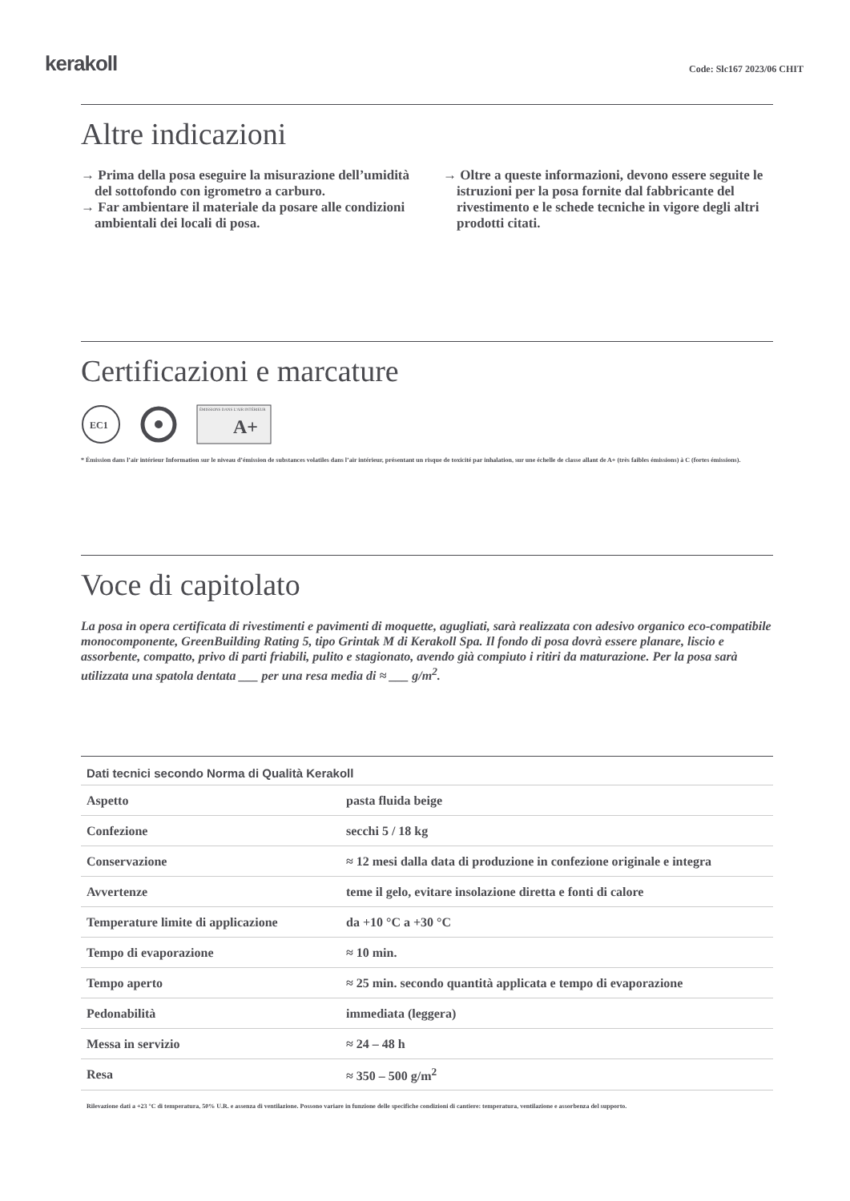kerakoll
Code: Slc167 2023/06 CHIT
Altre indicazioni
→ Prima della posa eseguire la misurazione dell’umidità del sottofondo con igrometro a carburo.
→ Far ambientare il materiale da posare alle condizioni ambientali dei locali di posa.
→ Oltre a queste informazioni, devono essere seguite le istruzioni per la posa fornite dal fabbricante del rivestimento e le schede tecniche in vigore degli altri prodotti citati.
Certificazioni e marcature
EC1
ÉMISSIONS DANS L'AIR INTÉRIEUR
A+
* Émission dans l’air intérieur Information sur le niveau d’émission de substances volatiles dans l’air intérieur, présentant un risque de toxicité par inhalation, sur une échelle de classe allant de A+ (très faibles émissions) à C (fortes émissions).
Voce di capitolato
La posa in opera certificata di rivestimenti e pavimenti di moquette, agugliati, sarà realizzata con adesivo organico eco-compatibile monocomponente, GreenBuilding Rating 5, tipo Grintak M di Kerakoll Spa. Il fondo di posa dovrà essere planare, liscio e assorbente, compatto, privo di parti friabili, pulito e stagionato, avendo già compiuto i ritiri da maturazione. Per la posa sarà utilizzata una spatola dentata ___ per una resa media di ≈ ___ g/m<sup>2</sup>.
| Dati tecnici secondo Norma di Qualità Kerakoll | |
| --- | --- |
| Aspetto | pasta fluida beige |
| Confezione | secchi 5 / 18 kg |
| Conservazione | ≈ 12 mesi dalla data di produzione in confezione originale e integra |
| Avvertenze | teme il gelo, evitare insolazione diretta e fonti di calore |
| Temperature limite di applicazione | da +10 °C a +30 °C |
| Tempo di evaporazione | ≈ 10 min. |
| Tempo aperto | ≈ 25 min. secondo quantità applicata e tempo di evaporazione |
| Pedonabilità | immediata (leggera) |
| Messa in servizio | ≈ 24 – 48 h |
| Resa | ≈ 350 – 500 g/m<sup>2</sup> |
Rilevazione dati a +23 °C di temperatura, 50% U.R. e assenza di ventilazione. Possono variare in funzione delle specifiche condizioni di cantiere: temperatura, ventilazione e assorbenza del supporto.